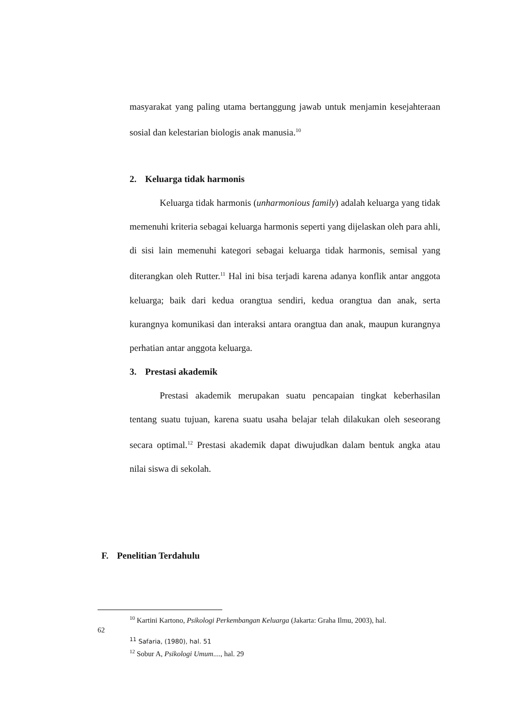masyarakat yang paling utama bertanggung jawab untuk menjamin kesejahteraan sosial dan kelestarian biologis anak manusia.<sup>10</sup>
2. Keluarga tidak harmonis
Keluarga tidak harmonis (unharmonious family) adalah keluarga yang tidak memenuhi kriteria sebagai keluarga harmonis seperti yang dijelaskan oleh para ahli, di sisi lain memenuhi kategori sebagai keluarga tidak harmonis, semisal yang diterangkan oleh Rutter.<sup>11</sup> Hal ini bisa terjadi karena adanya konflik antar anggota keluarga; baik dari kedua orangtua sendiri, kedua orangtua dan anak, serta kurangnya komunikasi dan interaksi antara orangtua dan anak, maupun kurangnya perhatian antar anggota keluarga.
3. Prestasi akademik
Prestasi akademik merupakan suatu pencapaian tingkat keberhasilan tentang suatu tujuan, karena suatu usaha belajar telah dilakukan oleh seseorang secara optimal.<sup>12</sup> Prestasi akademik dapat diwujudkan dalam bentuk angka atau nilai siswa di sekolah.
F. Penelitian Terdahulu
<sup>10</sup> Kartini Kartono, Psikologi Perkembangan Keluarga (Jakarta: Graha Ilmu, 2003), hal.
62
<sup>11</sup> Safaria, (1980), hal. 51
<sup>12</sup> Sobur A, Psikologi Umum...., hal. 29